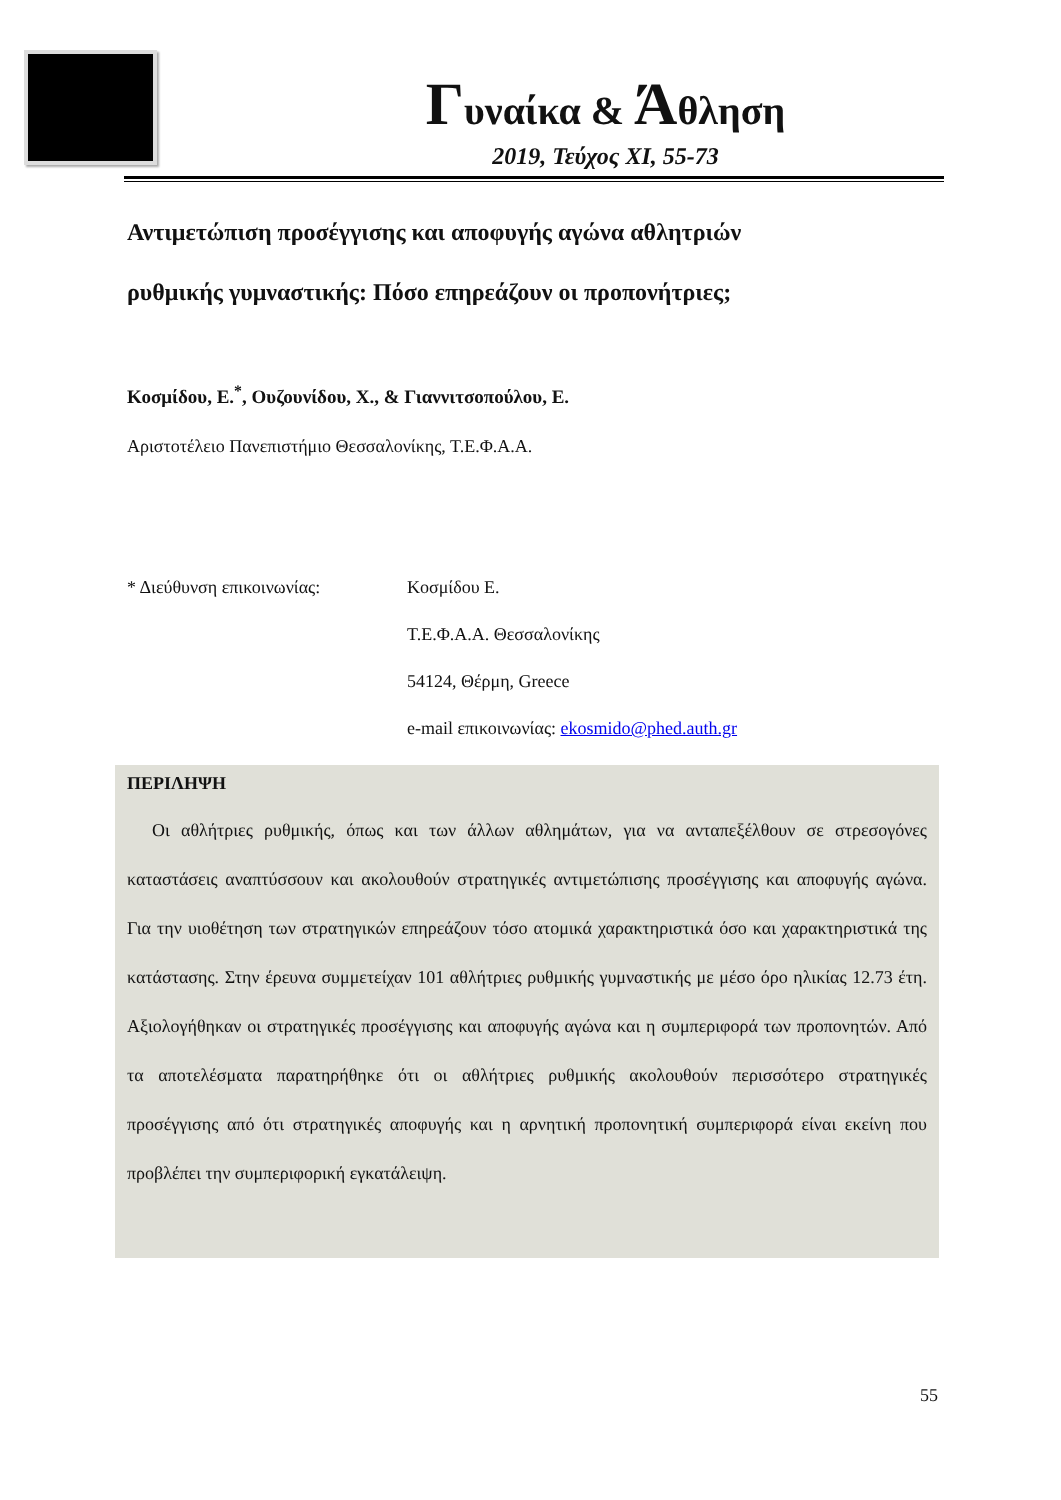Γυναίκα & Άθληση
2019, Τεύχος XI, 55-73
Αντιμετώπιση προσέγγισης και αποφυγής αγώνα αθλητριών
ρυθμικής γυμναστικής: Πόσο επηρεάζουν οι προπονήτριες;
Κοσμίδου, Ε.<sup>*</sup>, Ουζουνίδου, Χ., & Γιαννιτσοπούλου, Ε.
Αριστοτέλειο Πανεπιστήμιο Θεσσαλονίκης, Τ.Ε.Φ.Α.Α.
* Διεύθυνση επικοινωνίας: Κοσμίδου Ε.
Τ.Ε.Φ.Α.Α. Θεσσαλονίκης
54124, Θέρμη, Greece
e-mail επικοινωνίας: ekosmido@phed.auth.gr
ΠΕΡΙΛΗΨΗ
Οι αθλήτριες ρυθμικής, όπως και των άλλων αθλημάτων, για να ανταπεξέλθουν σε στρεσογόνες καταστάσεις αναπτύσσουν και ακολουθούν στρατηγικές αντιμετώπισης προσέγγισης και αποφυγής αγώνα. Για την υιοθέτηση των στρατηγικών επηρεάζουν τόσο ατομικά χαρακτηριστικά όσο και χαρακτηριστικά της κατάστασης. Στην έρευνα συμμετείχαν 101 αθλήτριες ρυθμικής γυμναστικής με μέσο όρο ηλικίας 12.73 έτη. Αξιολογήθηκαν οι στρατηγικές προσέγγισης και αποφυγής αγώνα και η συμπεριφορά των προπονητών. Από τα αποτελέσματα παρατηρήθηκε ότι οι αθλήτριες ρυθμικής ακολουθούν περισσότερο στρατηγικές προσέγγισης από ότι στρατηγικές αποφυγής και η αρνητική προπονητική συμπεριφορά είναι εκείνη που προβλέπει την συμπεριφορική εγκατάλειψη.
55